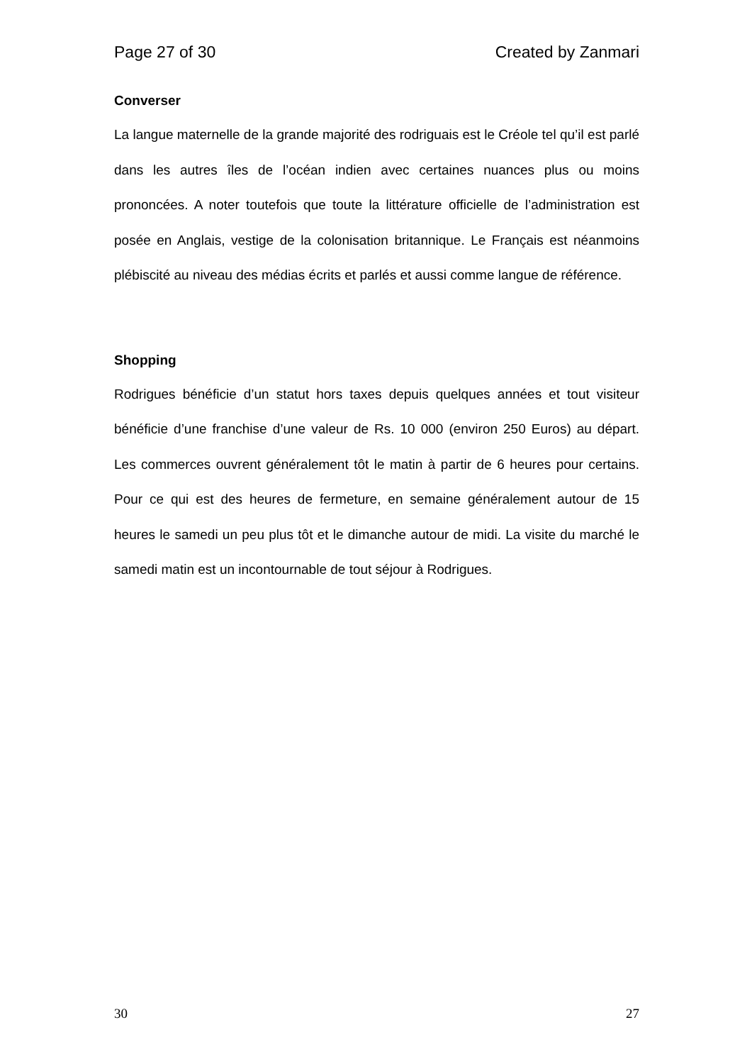Page 27 of 30 Created by Zanmari
Converser
La langue maternelle de la grande majorité des rodriguais est le Créole tel qu’il est parlé dans les autres îles de l’océan indien avec certaines nuances plus ou moins prononcées. A noter toutefois que toute la littérature officielle de l’administration est posée en Anglais, vestige de la colonisation britannique. Le Français est néanmoins plébiscité au niveau des médias écrits et parlés et aussi comme langue de référence.
Shopping
Rodrigues bénéficie d’un statut hors taxes depuis quelques années et tout visiteur bénéficie d’une franchise d’une valeur de Rs. 10 000 (environ 250 Euros) au départ. Les commerces ouvrent généralement tôt le matin à partir de 6 heures pour certains. Pour ce qui est des heures de fermeture, en semaine généralement autour de 15 heures le samedi un peu plus tôt et le dimanche autour de midi. La visite du marché le samedi matin est un incontournable de tout séjour à Rodrigues.
30 27